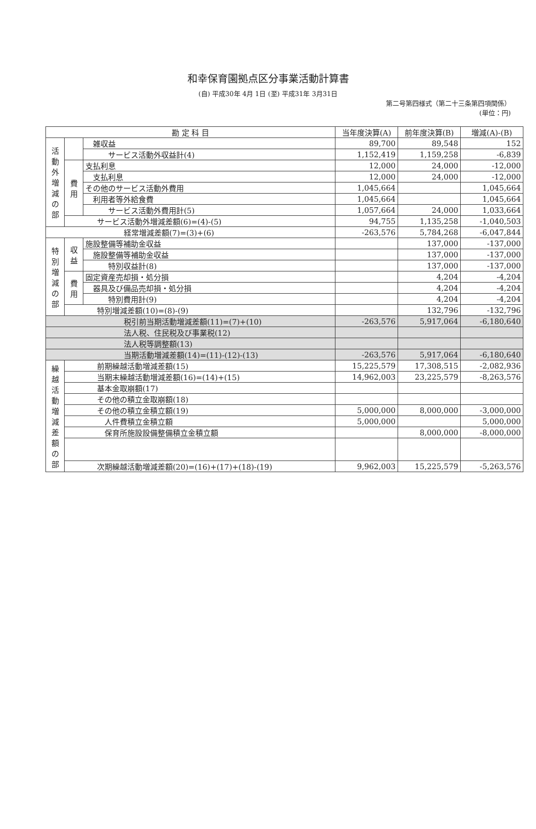和幸保育園拠点区分事業活動計算書
(自) 平成30年 4月 1日 (至) 平成31年 3月31日
第二号第四様式（第二十三条第四項関係）
(単位：円)
| 勘 定 科 目 | | | 当年度決算(A) | 前年度決算(B) | 増減(A)-(B) |
| --- | --- | --- | --- | --- | --- |
| 活動外増減の部 | | 雑収益 | 89,700 | 89,548 | 152 |
| | | サービス活動外収益計(4) | 1,152,419 | 1,159,258 | -6,839 |
| | 費用 | 支払利息 | 12,000 | 24,000 | -12,000 |
| | | 支払利息 | 12,000 | 24,000 | -12,000 |
| | | その他のサービス活動外費用 | 1,045,664 | | 1,045,664 |
| | | 利用者等外給食費 | 1,045,664 | | 1,045,664 |
| | | サービス活動外費用計(5) | 1,057,664 | 24,000 | 1,033,664 |
| | サービス活動外増減差額(6)=(4)-(5) | | 94,755 | 1,135,258 | -1,040,503 |
| 経常増減差額(7)=(3)+(6) | | | -263,576 | 5,784,268 | -6,047,844 |
| 特別増減の部 | 収益 | 施設整備等補助金収益 | | 137,000 | -137,000 |
| | | 施設整備等補助金収益 | | 137,000 | -137,000 |
| | | 特別収益計(8) | | 137,000 | -137,000 |
| | 費用 | 固定資産売却損・処分損 | | 4,204 | -4,204 |
| | | 器具及び備品売却損・処分損 | | 4,204 | -4,204 |
| | | 特別費用計(9) | | 4,204 | -4,204 |
| | 特別増減差額(10)=(8)-(9) | | | 132,796 | -132,796 |
| 税引前当期活動増減差額(11)=(7)+(10) | | | -263,576 | 5,917,064 | -6,180,640 |
| 法人税、住民税及び事業税(12) | | | | | |
| 法人税等調整額(13) | | | | | |
| 当期活動増減差額(14)=(11)-(12)-(13) | | | -263,576 | 5,917,064 | -6,180,640 |
| 繰越活動増減差額の部 | 前期繰越活動増減差額(15) | | 15,225,579 | 17,308,515 | -2,082,936 |
| | 当期末繰越活動増減差額(16)=(14)+(15) | | 14,962,003 | 23,225,579 | -8,263,576 |
| | 基本金取崩額(17) | | | | |
| | その他の積立金取崩額(18) | | | | |
| | その他の積立金積立額(19) | | 5,000,000 | 8,000,000 | -3,000,000 |
| | 人件費積立金積立額 | | 5,000,000 | | 5,000,000 |
| | 保育所施設設備整備積立金積立額 | | | 8,000,000 | -8,000,000 |
| | 次期繰越活動増減差額(20)=(16)+(17)+(18)-(19) | | 9,962,003 | 15,225,579 | -5,263,576 |